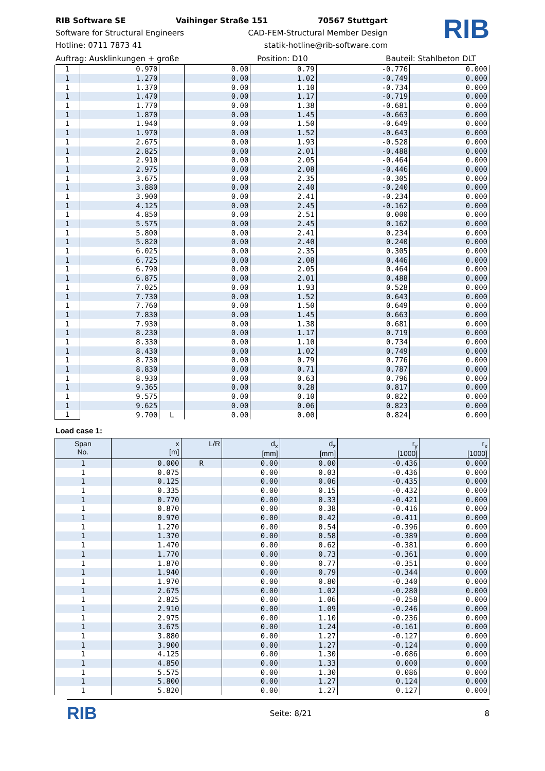RIB Software SE Vaihinger Straße 151 70567 Stuttgart
Software for Structural Engineers CAD-FEM-Structural Member Design
Hotline: 0711 7873 41 statik-hotline@rib-software.com
RIB
Auftrag: Ausklinkungen + große Position: D10 Bauteil: Stahlbeton DLT
| 1 | 0.970 | | 0.00 | 0.79 | -0.776 | 0.000 |
| 1 | 1.270 | | 0.00 | 1.02 | -0.749 | 0.000 |
| 1 | 1.370 | | 0.00 | 1.10 | -0.734 | 0.000 |
| 1 | 1.470 | | 0.00 | 1.17 | -0.719 | 0.000 |
| 1 | 1.770 | | 0.00 | 1.38 | -0.681 | 0.000 |
| 1 | 1.870 | | 0.00 | 1.45 | -0.663 | 0.000 |
| 1 | 1.940 | | 0.00 | 1.50 | -0.649 | 0.000 |
| 1 | 1.970 | | 0.00 | 1.52 | -0.643 | 0.000 |
| 1 | 2.675 | | 0.00 | 1.93 | -0.528 | 0.000 |
| 1 | 2.825 | | 0.00 | 2.01 | -0.488 | 0.000 |
| 1 | 2.910 | | 0.00 | 2.05 | -0.464 | 0.000 |
| 1 | 2.975 | | 0.00 | 2.08 | -0.446 | 0.000 |
| 1 | 3.675 | | 0.00 | 2.35 | -0.305 | 0.000 |
| 1 | 3.880 | | 0.00 | 2.40 | -0.240 | 0.000 |
| 1 | 3.900 | | 0.00 | 2.41 | -0.234 | 0.000 |
| 1 | 4.125 | | 0.00 | 2.45 | -0.162 | 0.000 |
| 1 | 4.850 | | 0.00 | 2.51 | 0.000 | 0.000 |
| 1 | 5.575 | | 0.00 | 2.45 | 0.162 | 0.000 |
| 1 | 5.800 | | 0.00 | 2.41 | 0.234 | 0.000 |
| 1 | 5.820 | | 0.00 | 2.40 | 0.240 | 0.000 |
| 1 | 6.025 | | 0.00 | 2.35 | 0.305 | 0.000 |
| 1 | 6.725 | | 0.00 | 2.08 | 0.446 | 0.000 |
| 1 | 6.790 | | 0.00 | 2.05 | 0.464 | 0.000 |
| 1 | 6.875 | | 0.00 | 2.01 | 0.488 | 0.000 |
| 1 | 7.025 | | 0.00 | 1.93 | 0.528 | 0.000 |
| 1 | 7.730 | | 0.00 | 1.52 | 0.643 | 0.000 |
| 1 | 7.760 | | 0.00 | 1.50 | 0.649 | 0.000 |
| 1 | 7.830 | | 0.00 | 1.45 | 0.663 | 0.000 |
| 1 | 7.930 | | 0.00 | 1.38 | 0.681 | 0.000 |
| 1 | 8.230 | | 0.00 | 1.17 | 0.719 | 0.000 |
| 1 | 8.330 | | 0.00 | 1.10 | 0.734 | 0.000 |
| 1 | 8.430 | | 0.00 | 1.02 | 0.749 | 0.000 |
| 1 | 8.730 | | 0.00 | 0.79 | 0.776 | 0.000 |
| 1 | 8.830 | | 0.00 | 0.71 | 0.787 | 0.000 |
| 1 | 8.930 | | 0.00 | 0.63 | 0.796 | 0.000 |
| 1 | 9.365 | | 0.00 | 0.28 | 0.817 | 0.000 |
| 1 | 9.575 | | 0.00 | 0.10 | 0.822 | 0.000 |
| 1 | 9.625 | | 0.00 | 0.06 | 0.823 | 0.000 |
| 1 | 9.700 | L | 0.00 | 0.00 | 0.824 | 0.000 |
Load case 1:
| Span No. | x [m] | L/R | d<sub>x</sub> [mm] | d<sub>z</sub> [mm] | r<sub>y</sub> [1000] | r<sub>x</sub> [1000] |
| --- | --- | --- | --- | --- | --- | --- |
| 1 | 0.000 | R | 0.00 | 0.00 | -0.436 | 0.000 |
| 1 | 0.075 | | 0.00 | 0.03 | -0.436 | 0.000 |
| 1 | 0.125 | | 0.00 | 0.06 | -0.435 | 0.000 |
| 1 | 0.335 | | 0.00 | 0.15 | -0.432 | 0.000 |
| 1 | 0.770 | | 0.00 | 0.33 | -0.421 | 0.000 |
| 1 | 0.870 | | 0.00 | 0.38 | -0.416 | 0.000 |
| 1 | 0.970 | | 0.00 | 0.42 | -0.411 | 0.000 |
| 1 | 1.270 | | 0.00 | 0.54 | -0.396 | 0.000 |
| 1 | 1.370 | | 0.00 | 0.58 | -0.389 | 0.000 |
| 1 | 1.470 | | 0.00 | 0.62 | -0.381 | 0.000 |
| 1 | 1.770 | | 0.00 | 0.73 | -0.361 | 0.000 |
| 1 | 1.870 | | 0.00 | 0.77 | -0.351 | 0.000 |
| 1 | 1.940 | | 0.00 | 0.79 | -0.344 | 0.000 |
| 1 | 1.970 | | 0.00 | 0.80 | -0.340 | 0.000 |
| 1 | 2.675 | | 0.00 | 1.02 | -0.280 | 0.000 |
| 1 | 2.825 | | 0.00 | 1.06 | -0.258 | 0.000 |
| 1 | 2.910 | | 0.00 | 1.09 | -0.246 | 0.000 |
| 1 | 2.975 | | 0.00 | 1.10 | -0.236 | 0.000 |
| 1 | 3.675 | | 0.00 | 1.24 | -0.161 | 0.000 |
| 1 | 3.880 | | 0.00 | 1.27 | -0.127 | 0.000 |
| 1 | 3.900 | | 0.00 | 1.27 | -0.124 | 0.000 |
| 1 | 4.125 | | 0.00 | 1.30 | -0.086 | 0.000 |
| 1 | 4.850 | | 0.00 | 1.33 | 0.000 | 0.000 |
| 1 | 5.575 | | 0.00 | 1.30 | 0.086 | 0.000 |
| 1 | 5.800 | | 0.00 | 1.27 | 0.124 | 0.000 |
| 1 | 5.820 | | 0.00 | 1.27 | 0.127 | 0.000 |
RIB Seite: 8/21 8